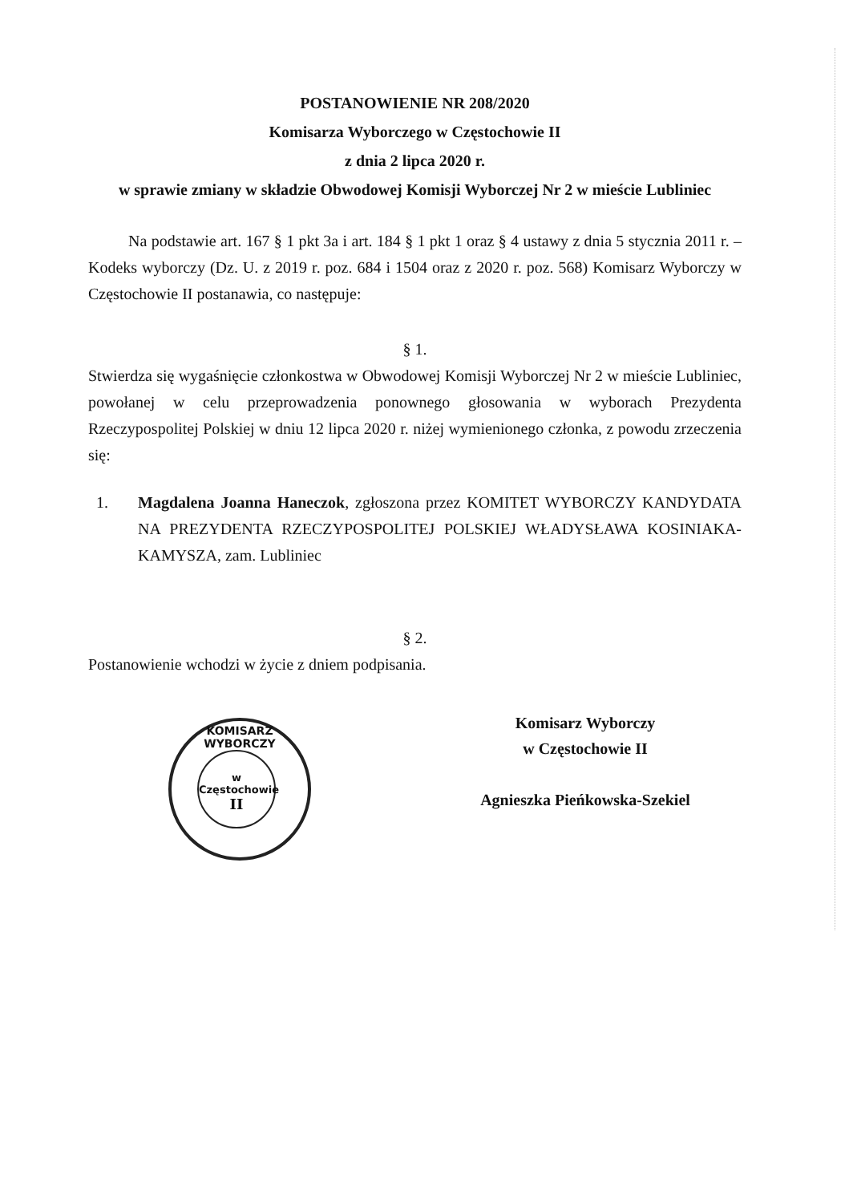POSTANOWIENIE NR 208/2020
Komisarza Wyborczego w Częstochowie II
z dnia 2 lipca 2020 r.
w sprawie zmiany w składzie Obwodowej Komisji Wyborczej Nr 2 w mieście Lubliniec
Na podstawie art. 167 § 1 pkt 3a i art. 184 § 1 pkt 1 oraz § 4 ustawy z dnia 5 stycznia 2011 r. – Kodeks wyborczy (Dz. U. z 2019 r. poz. 684 i 1504 oraz z 2020 r. poz. 568) Komisarz Wyborczy w Częstochowie II postanawia, co następuje:
§ 1.
Stwierdza się wygaśnięcie członkostwa w Obwodowej Komisji Wyborczej Nr 2 w mieście Lubliniec, powołanej w celu przeprowadzenia ponownego głosowania w wyborach Prezydenta Rzeczypospolitej Polskiej w dniu 12 lipca 2020 r. niżej wymienionego członka, z powodu zrzeczenia się:
1. Magdalena Joanna Haneczok, zgłoszona przez KOMITET WYBORCZY KANDYDATA NA PREZYDENTA RZECZYPOSPOLITEJ POLSKIEJ WŁADYSŁAWA KOSINIAKA-KAMYSZA, zam. Lubliniec
§ 2.
Postanowienie wchodzi w życie z dniem podpisania.
Komisarz Wyborczy
w Częstochowie II
Agnieszka Pieńkowska-Szekiel
KOMISARZ WYBORCZY
w Częstochowie
II